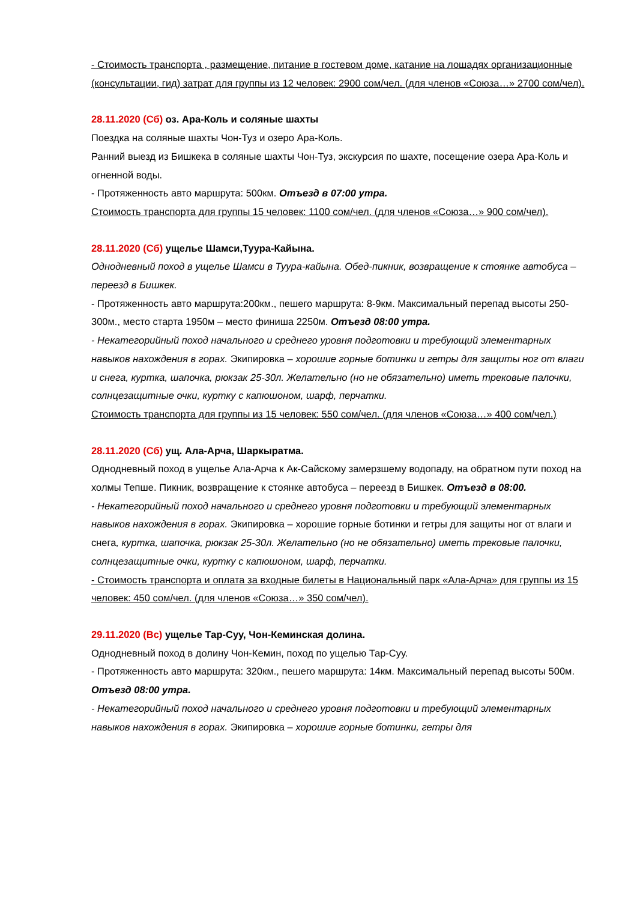- Стоимость транспорта , размещение, питание в гостевом доме, катание на лошадях организационные (консультации, гид) затрат для группы из 12 человек: 2900 сом/чел. (для членов «Союза…» 2700 сом/чел).
28.11.2020 (Сб) оз. Ара-Коль и соляные шахты
Поездка на соляные шахты Чон-Туз и озеро Ара-Коль.
Ранний выезд из Бишкека в соляные шахты Чон-Туз, экскурсия по шахте, посещение озера Ара-Коль и огненной воды.
- Протяженность авто маршрута: 500км. Отъезд в 07:00 утра.
Стоимость транспорта для группы 15 человек: 1100 сом/чел. (для членов «Союза…» 900 сом/чел).
28.11.2020 (Сб) ущелье Шамси,Туура-Кайына.
Однодневный поход в ущелье Шамси в Туура-кайына. Обед-пикник, возвращение к стоянке автобуса – переезд в Бишкек.
- Протяженность авто маршрута:200км., пешего маршрута: 8-9км. Максимальный перепад высоты 250-300м., место старта 1950м – место финиша 2250м. Отъезд 08:00 утра.
- Некатегорийный поход начального и среднего уровня подготовки и требующий элементарных навыков нахождения в горах. Экипировка – хорошие горные ботинки и гетры для защиты ног от влаги и снега, куртка, шапочка, рюкзак 25-30л. Желательно (но не обязательно) иметь трековые палочки, солнцезащитные очки, куртку с капюшоном, шарф, перчатки.
Стоимость транспорта для группы из 15 человек: 550 сом/чел. (для членов «Союза…» 400 сом/чел.)
28.11.2020 (Сб) ущ. Ала-Арча, Шаркыратма.
Однодневный поход в ущелье Ала-Арча к Ак-Сайскому замерзшему водопаду, на обратном пути поход на холмы Тепше. Пикник, возвращение к стоянке автобуса – переезд в Бишкек. Отъезд в 08:00.
- Некатегорийный поход начального и среднего уровня подготовки и требующий элементарных навыков нахождения в горах. Экипировка – хорошие горные ботинки и гетры для защиты ног от влаги и снега, куртка, шапочка, рюкзак 25-30л. Желательно (но не обязательно) иметь трековые палочки, солнцезащитные очки, куртку с капюшоном, шарф, перчатки.
- Стоимость транспорта и оплата за входные билеты в Национальный парк «Ала-Арча» для группы из 15 человек: 450 сом/чел. (для членов «Союза…» 350 сом/чел).
29.11.2020 (Вс) ущелье Тар-Суу, Чон-Кеминская долина.
Однодневный поход в долину Чон-Кемин, поход по ущелью Тар-Суу.
- Протяженность авто маршрута: 320км., пешего маршрута: 14км. Максимальный перепад высоты 500м. Отъезд 08:00 утра.
- Некатегорийный поход начального и среднего уровня подготовки и требующий элементарных навыков нахождения в горах. Экипировка – хорошие горные ботинки, гетры для